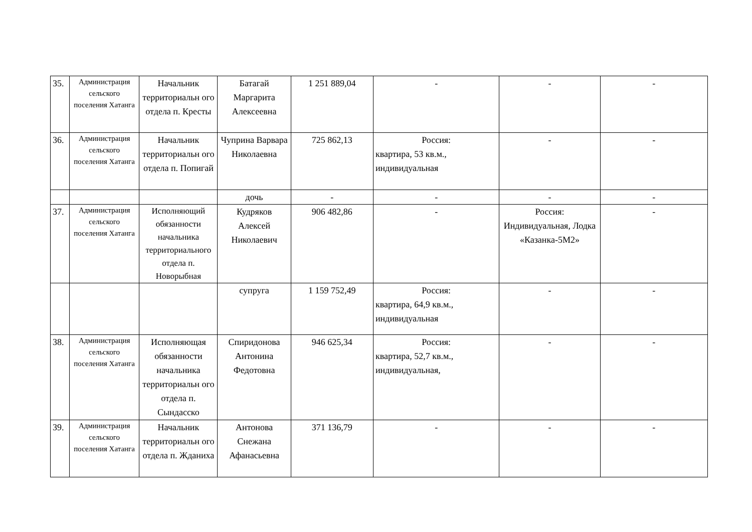| 35. | Администрация сельского поселения Хатанга | Начальник территориальн ого отдела п. Кресты | Батагай Маргарита Алексеевна | 1 251 889,04 | - | - | - |
| 36. | Администрация сельского поселения Хатанга | Начальник территориальн ого отдела п. Попигай | Чуприна Варвара Николаевна | 725 862,13 | Россия: квартира, 53 кв.м., индивидуальная | - | - |
| | | | дочь | - | - | - | - |
| 37. | Администрация сельского поселения Хатанга | Исполняющий обязанности начальника территориального отдела п. Новорыбная | Кудряков Алексей Николаевич | 906 482,86 | - | Россия: Индивидуальная, Лодка «Казанка-5М2» | - |
| | | | супруга | 1 159 752,49 | Россия: квартира, 64,9 кв.м., индивидуальная | - | - |
| 38. | Администрация сельского поселения Хатанга | Исполняющая обязанности начальника территориальн ого отдела п. Сындасско | Спиридонова Антонина Федотовна | 946 625,34 | Россия: квартира, 52,7 кв.м., индивидуальная, | - | - |
| 39. | Администрация сельского поселения Хатанга | Начальник территориальн ого отдела п. Жданиха | Антонова Снежана Афанасьевна | 371 136,79 | - | - | - |